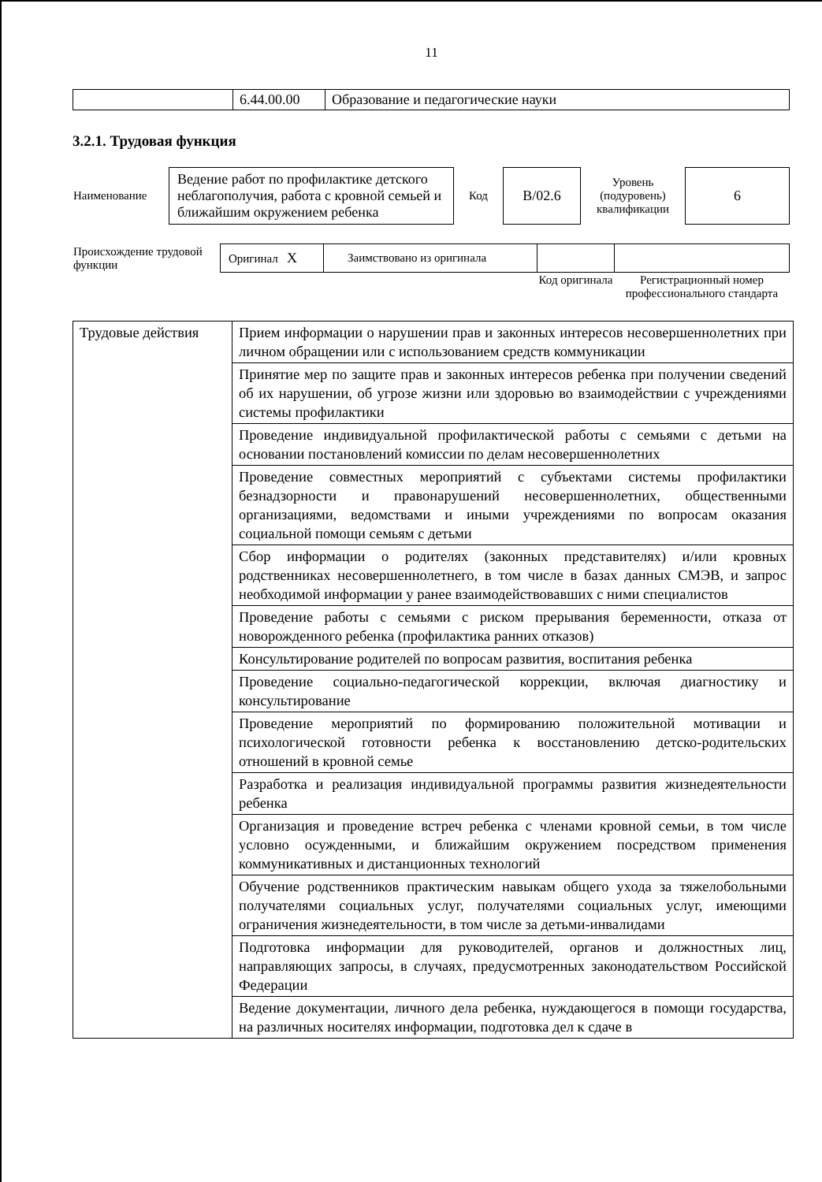11
| | 6.44.00.00 | Образование и педагогические науки |
3.2.1. Трудовая функция
| Наименование | Ведение работ по профилактике детского неблагополучия, работа с кровной семьей и ближайшим окружением ребенка | Код | B/02.6 | Уровень (подуровень) квалификации | 6 |
| Происхождение трудовой функции | Оригинал X | Заимствовано из оригинала | | |
| | | | Код оригинала | Регистрационный номер профессионального стандарта |
| Трудовые действия | Прием информации о нарушении прав и законных интересов несовершеннолетних при личном обращении или с использованием средств коммуникации |
| | Принятие мер по защите прав и законных интересов ребенка при получении сведений об их нарушении, об угрозе жизни или здоровью во взаимодействии с учреждениями системы профилактики |
| | Проведение индивидуальной профилактической работы с семьями с детьми на основании постановлений комиссии по делам несовершеннолетних |
| | Проведение совместных мероприятий с субъектами системы профилактики безнадзорности и правонарушений несовершеннолетних, общественными организациями, ведомствами и иными учреждениями по вопросам оказания социальной помощи семьям с детьми |
| | Сбор информации о родителях (законных представителях) и/или кровных родственниках несовершеннолетнего, в том числе в базах данных СМЭВ, и запрос необходимой информации у ранее взаимодействовавших с ними специалистов |
| | Проведение работы с семьями с риском прерывания беременности, отказа от новорожденного ребенка (профилактика ранних отказов) |
| | Консультирование родителей по вопросам развития, воспитания ребенка |
| | Проведение социально-педагогической коррекции, включая диагностику и консультирование |
| | Проведение мероприятий по формированию положительной мотивации и психологической готовности ребенка к восстановлению детско-родительских отношений в кровной семье |
| | Разработка и реализация индивидуальной программы развития жизнедеятельности ребенка |
| | Организация и проведение встреч ребенка с членами кровной семьи, в том числе условно осужденными, и ближайшим окружением посредством применения коммуникативных и дистанционных технологий |
| | Обучение родственников практическим навыкам общего ухода за тяжелобольными получателями социальных услуг, получателями социальных услуг, имеющими ограничения жизнедеятельности, в том числе за детьми-инвалидами |
| | Подготовка информации для руководителей, органов и должностных лиц, направляющих запросы, в случаях, предусмотренных законодательством Российской Федерации |
| | Ведение документации, личного дела ребенка, нуждающегося в помощи государства, на различных носителях информации, подготовка дел к сдаче в |